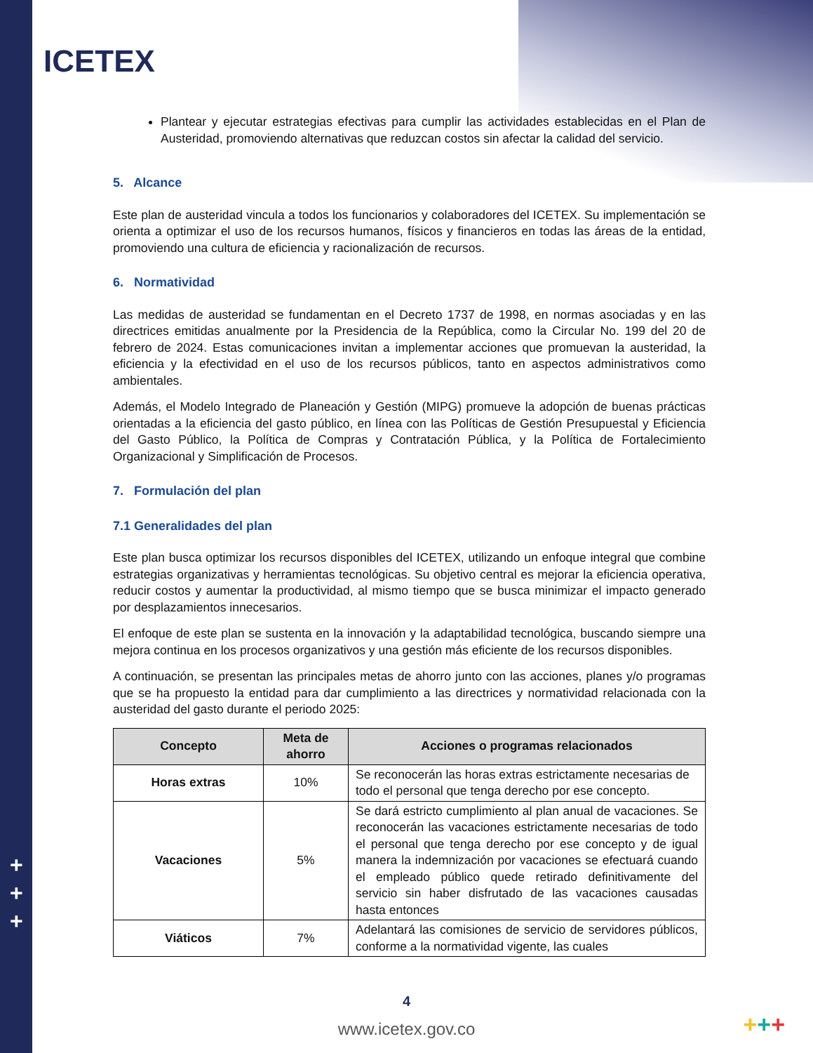ICETEX
Plantear y ejecutar estrategias efectivas para cumplir las actividades establecidas en el Plan de Austeridad, promoviendo alternativas que reduzcan costos sin afectar la calidad del servicio.
5. Alcance
Este plan de austeridad vincula a todos los funcionarios y colaboradores del ICETEX. Su implementación se orienta a optimizar el uso de los recursos humanos, físicos y financieros en todas las áreas de la entidad, promoviendo una cultura de eficiencia y racionalización de recursos.
6. Normatividad
Las medidas de austeridad se fundamentan en el Decreto 1737 de 1998, en normas asociadas y en las directrices emitidas anualmente por la Presidencia de la República, como la Circular No. 199 del 20 de febrero de 2024. Estas comunicaciones invitan a implementar acciones que promuevan la austeridad, la eficiencia y la efectividad en el uso de los recursos públicos, tanto en aspectos administrativos como ambientales.
Además, el Modelo Integrado de Planeación y Gestión (MIPG) promueve la adopción de buenas prácticas orientadas a la eficiencia del gasto público, en línea con las Políticas de Gestión Presupuestal y Eficiencia del Gasto Público, la Política de Compras y Contratación Pública, y la Política de Fortalecimiento Organizacional y Simplificación de Procesos.
7. Formulación del plan
7.1 Generalidades del plan
Este plan busca optimizar los recursos disponibles del ICETEX, utilizando un enfoque integral que combine estrategias organizativas y herramientas tecnológicas. Su objetivo central es mejorar la eficiencia operativa, reducir costos y aumentar la productividad, al mismo tiempo que se busca minimizar el impacto generado por desplazamientos innecesarios.
El enfoque de este plan se sustenta en la innovación y la adaptabilidad tecnológica, buscando siempre una mejora continua en los procesos organizativos y una gestión más eficiente de los recursos disponibles.
A continuación, se presentan las principales metas de ahorro junto con las acciones, planes y/o programas que se ha propuesto la entidad para dar cumplimiento a las directrices y normatividad relacionada con la austeridad del gasto durante el periodo 2025:
| Concepto | Meta de ahorro | Acciones o programas relacionados |
| --- | --- | --- |
| Horas extras | 10% | Se reconocerán las horas extras estrictamente necesarias de todo el personal que tenga derecho por ese concepto. |
| Vacaciones | 5% | Se dará estricto cumplimiento al plan anual de vacaciones. Se reconocerán las vacaciones estrictamente necesarias de todo el personal que tenga derecho por ese concepto y de igual manera la indemnización por vacaciones se efectuará cuando el empleado público quede retirado definitivamente del servicio sin haber disfrutado de las vacaciones causadas hasta entonces |
| Viáticos | 7% | Adelantará las comisiones de servicio de servidores públicos, conforme a la normatividad vigente, las cuales |
+
+
+
4
www.icetex.gov.co
+++